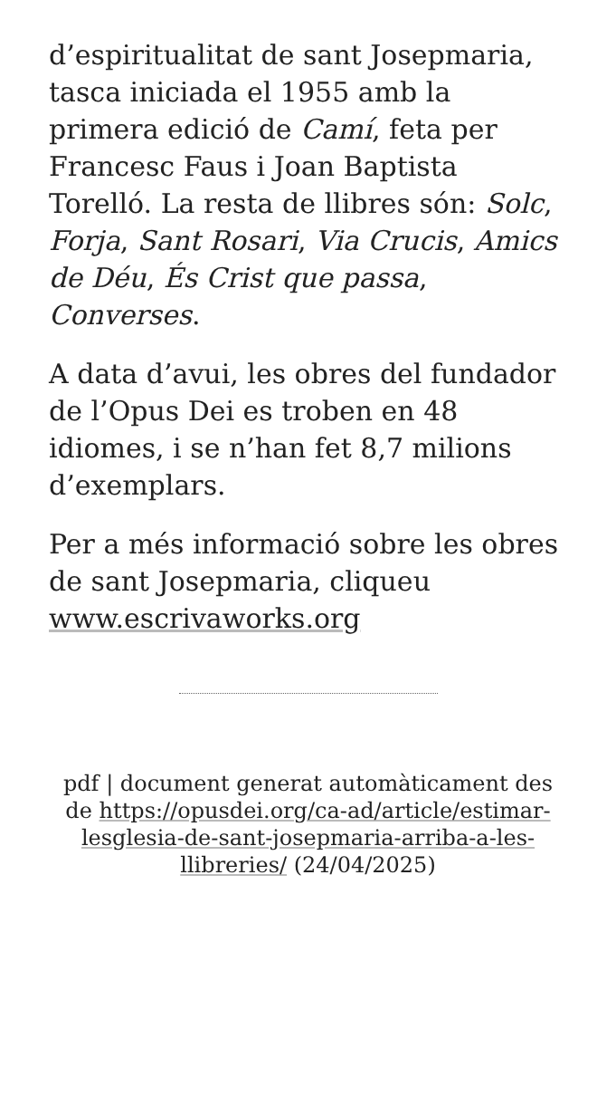d’espiritualitat de sant Josepmaria, tasca iniciada el 1955 amb la primera edició de Camí, feta per Francesc Faus i Joan Baptista Torelló. La resta de llibres són: Solc, Forja, Sant Rosari, Via Crucis, Amics de Déu, És Crist que passa, Converses.
A data d’avui, les obres del fundador de l’Opus Dei es troben en 48 idiomes, i se n’han fet 8,7 milions d’exemplars.
Per a més informació sobre les obres de sant Josepmaria, cliqueu www.escrivaworks.org
pdf | document generat automàticament des de https://opusdei.org/ca-ad/article/estimar-lesglesia-de-sant-josepmaria-arriba-a-les-llibreries/ (24/04/2025)